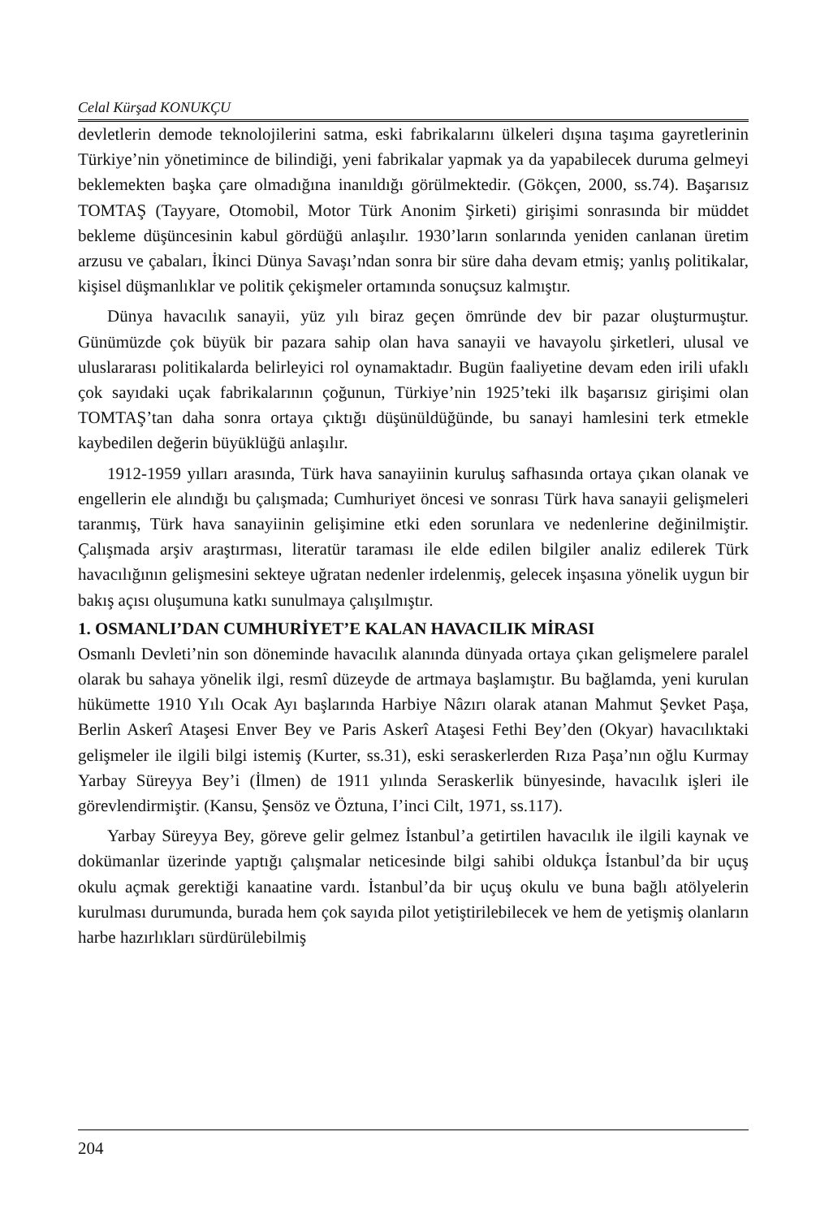Celal Kürşad KONUKÇU
devletlerin demode teknolojilerini satma, eski fabrikalarını ülkeleri dışına taşıma gayretlerinin Türkiye’nin yönetimince de bilindiği, yeni fabrikalar yapmak ya da yapabilecek duruma gelmeyi beklemekten başka çare olmadığına inanıldığı görülmektedir. (Gökçen, 2000, ss.74). Başarısız TOMTAŞ (Tayyare, Otomobil, Motor Türk Anonim Şirketi) girişimi sonrasında bir müddet bekleme düşüncesinin kabul gördüğü anlaşılır. 1930’ların sonlarında yeniden canlanan üretim arzusu ve çabaları, İkinci Dünya Savaşı’ndan sonra bir süre daha devam etmiş; yanlış politikalar, kişisel düşmanlıklar ve politik çekişmeler ortamında sonuçsuz kalmıştır.
Dünya havacılık sanayii, yüz yılı biraz geçen ömründe dev bir pazar oluşturmuştur. Günümüzde çok büyük bir pazara sahip olan hava sanayii ve havayolu şirketleri, ulusal ve uluslararası politikalarda belirleyici rol oynamaktadır. Bugün faaliyetine devam eden irili ufaklı çok sayıdaki uçak fabrikalarının çoğunun, Türkiye’nin 1925’teki ilk başarısız girişimi olan TOMTAŞ’tan daha sonra ortaya çıktığı düşünüldüğünde, bu sanayi hamlesini terk etmekle kaybedilen değerin büyüklüğü anlaşılır.
1912-1959 yılları arasında, Türk hava sanayiinin kuruluş safhasında ortaya çıkan olanak ve engellerin ele alındığı bu çalışmada; Cumhuriyet öncesi ve sonrası Türk hava sanayii gelişmeleri taranmış, Türk hava sanayiinin gelişimine etki eden sorunlara ve nedenlerine değinilmiştir. Çalışmada arşiv araştırması, literatür taraması ile elde edilen bilgiler analiz edilerek Türk havacılığının gelişmesini sekteye uğratan nedenler irdelenmiş, gelecek inşasına yönelik uygun bir bakış açısı oluşumuna katkı sunulmaya çalışılmıştır.
1. OSMANLI’DAN CUMHURİYET’E KALAN HAVACILIK MİRASI
Osmanlı Devleti’nin son döneminde havacılık alanında dünyada ortaya çıkan gelişmelere paralel olarak bu sahaya yönelik ilgi, resmî düzeyde de artmaya başlamıştır. Bu bağlamda, yeni kurulan hükümette 1910 Yılı Ocak Ayı başlarında Harbiye Nâzırı olarak atanan Mahmut Şevket Paşa, Berlin Askerî Ataşesi Enver Bey ve Paris Askerî Ataşesi Fethi Bey’den (Okyar) havacılıktaki gelişmeler ile ilgili bilgi istemiş (Kurter, ss.31), eski seraskerlerden Rıza Paşa’nın oğlu Kurmay Yarbay Süreyya Bey’i (İlmen) de 1911 yılında Seraskerlik bünyesinde, havacılık işleri ile görevlendirmiştir. (Kansu, Şensöz ve Öztuna, I’inci Cilt, 1971, ss.117).
Yarbay Süreyya Bey, göreve gelir gelmez İstanbul’a getirtilen havacılık ile ilgili kaynak ve dokümanlar üzerinde yaptığı çalışmalar neticesinde bilgi sahibi oldukça İstanbul’da bir uçuş okulu açmak gerektiği kanaatine vardı. İstanbul’da bir uçuş okulu ve buna bağlı atölyelerin kurulması durumunda, burada hem çok sayıda pilot yetiştirilebilecek ve hem de yetişmiş olanların harbe hazırlıkları sürdürülebilmiş
204